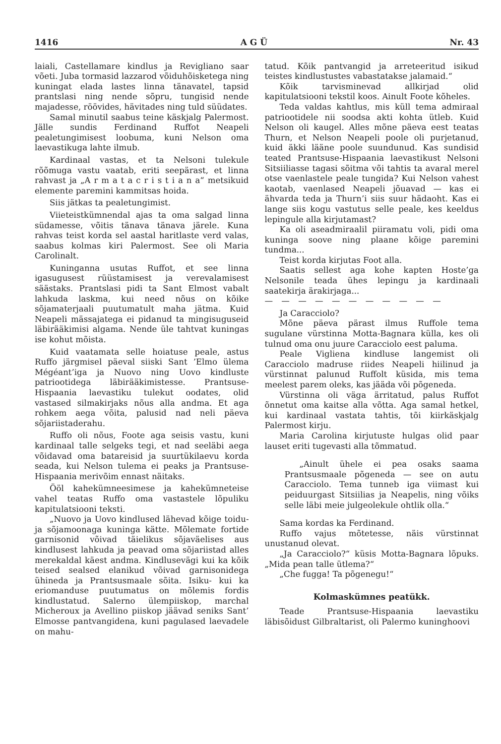1416 A G Ü Nr. 43
laiali, Castellamare kindlus ja Revigliano saar võeti. Juba tormasid lazzarod võiduhõisketega ning kuningat elada lastes linna tänavatel, tapsid prantslasi ning nende sõpru, tungisid nende majadesse, röövides, hävitades ning tuld süüdates.
Samal minutil saabus teine käskjalg Palermost. Jälle sundis Ferdinand Ruffot Neapeli pealetungimisest loobuma, kuni Nelson oma laevastikuga lahte ilmub.
Kardinaal vastas, et ta Nelsoni tulekule rõõmuga vastu vaatab, eriti seepärast, et linna rahvast ja „A r m a t a c r i s t i a n a“ metsikuid elemente paremini kammitsas hoida.
Siis jätkas ta pealetungimist.
Viieteistkümnendal ajas ta oma salgad linna südamesse, võitis tänava tänava järele. Kuna rahvas teist korda sel aastal haritlaste verd valas, saabus kolmas kiri Palermost. See oli Maria Carolinalt.
Kuninganna usutas Ruffot, et see linna igasugusest rüüstamisest ja verevalamisest säästaks. Prantslasi pidi ta Sant Elmost vabalt lahkuda laskma, kui need nõus on kõike sõjamaterjaali puutumatult maha jätma. Kuid Neapeli mässajatega ei pidanud ta mingisuguseid läbirääkimisi algama. Nende üle tahtvat kuningas ise kohut mõista.
Kuid vaatamata selle hoiatuse peale, astus Ruffo järgmisel päeval siiski Sant ’Elmo ülema Mégéant’iga ja Nuovo ning Uovo kindluste patriootidega läbirääkimistesse. Prantsuse-Hispaania laevastiku tulekut oodates, olid vastased silmakirjaks nõus alla andma. Et aga rohkem aega võita, palusid nad neli päeva sõjariistaderahu.
Ruffo oli nõus, Foote aga seisis vastu, kuni kardinaal talle selgeks tegi, et nad seeläbi aega võidavad oma batareisid ja suurtükilaevu korda seada, kui Nelson tulema ei peaks ja Prantsuse-Hispaania merivõim ennast näitaks.
Ööl kahekümneesimese ja kahekümneteise vahel teatas Ruffo oma vastastele lõpuliku kapitulatsiooni teksti.
„Nuovo ja Uovo kindlused lähevad kõige toidu- ja sõjamoonaga kuninga kätte. Mõlemate fortide garnisonid võivad täielikus sõjaväelises aus kindlusest lahkuda ja peavad oma sõjariistad alles merekaldal käest andma. Kindlusevägi kui ka kõik teised sealsed elanikud võivad garnisonidega ühineda ja Prantsusmaale sõita. Isiku- kui ka eriomanduse puutumatus on mõlemis fordis kindlustatud. Salerno ülempiiskop, marchal Micheroux ja Avellino piiskop jäävad seniks Sant’ Elmosse pantvangidena, kuni pagulased laevadele on mahu-
tatud. Kõik pantvangid ja arreteeritud isikud teistes kindlustustes vabastatakse jalamaid.“
Kõik tarvisminevad allkirjad olid kapitulatsiooni tekstil koos. Ainult Foote kõheles.
Teda valdas kahtlus, mis küll tema admiraal patriootidele nii soodsa akti kohta ütleb. Kuid Nelson oli kaugel. Alles mõne päeva eest teatas Thurn, et Nelson Neapeli poole oli purjetanud, kuid äkki lääne poole suundunud. Kas sundisid teated Prantsuse-Hispaania laevastikust Nelsoni Sitsiiliasse tagasi sõitma või tahtis ta avaral merel otse vaenlastele peale tungida? Kui Nelson vahest kaotab, vaenlased Neapeli jõuavad — kas ei ähvarda teda ja Thurn’i siis suur hädaoht. Kas ei lange siis kogu vastutus selle peale, kes keeldus lepingule alla kirjutamast?
Ka oli aseadmiraalil piiramatu voli, pidi oma kuninga soove ning plaane kõige paremini tundma...
Teist korda kirjutas Foot alla.
Saatis sellest aga kohe kapten Hoste’ga Nelsonile teada ühes lepingu ja kardinaali saatekirja ärakirjaga...
— — — — — — — — — — —
Ja Caracciolo?
Mõne päeva pärast ilmus Ruffole tema sugulane vürstinna Motta-Bagnara külla, kes oli tulnud oma onu juure Caracciolo eest paluma.
Peale Vigliena kindluse langemist oli Caracciolo madruse riides Neapeli hiilinud ja vürstinnat palunud Ruffolt küsida, mis tema meelest parem oleks, kas jääda või põgeneda.
Vürstinna oli väga ärritatud, palus Ruffot õnnetut oma kaitse alla võtta. Aga samal hetkel, kui kardinaal vastata tahtis, tõi kiirkäskjalg Palermost kirju.
Maria Carolina kirjutuste hulgas olid paar lauset eriti tugevasti alla tõmmatud.
„Ainult ühele ei pea osaks saama Prantsusmaale põgeneda — see on autu Caracciolo. Tema tunneb iga viimast kui peiduurgast Sitsiilias ja Neapelis, ning võiks selle läbi meie julgeolekule ohtlik olla.“
Sama kordas ka Ferdinand.
Ruffo vajus mõtetesse, näis vürstinnat unustanud olevat.
„Ja Caracciolo?“ küsis Motta-Bagnara lõpuks. „Mida pean talle ütlema?“
„Che fugga! Ta põgenegu!“
Kolmaskümnes peatükk.
Teade Prantsuse-Hispaania laevastiku läbisõidust Gilbraltarist, oli Palermo kuninghoovi